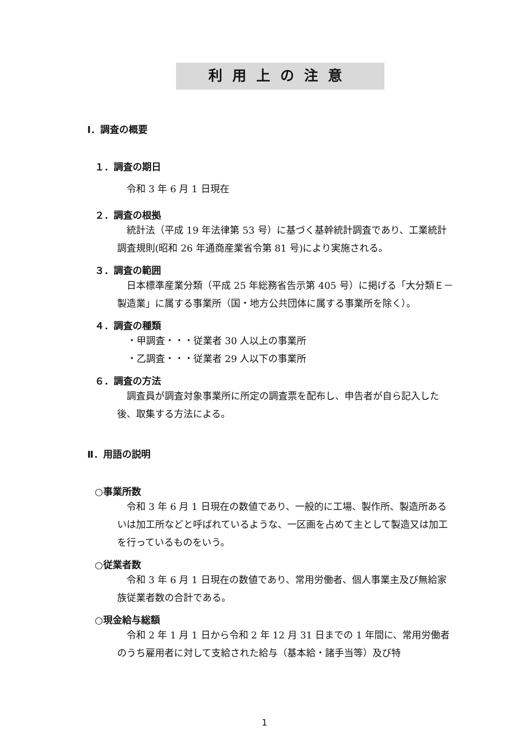利用上の注意
Ⅰ．調査の概要
１．調査の期日
令和 3 年 6 月 1 日現在
２．調査の根拠
統計法（平成 19 年法律第 53 号）に基づく基幹統計調査であり、工業統計調査規則(昭和 26 年通商産業省令第 81 号)により実施される。
３．調査の範囲
日本標準産業分類（平成 25 年総務省告示第 405 号）に掲げる「大分類Ｅ－製造業」に属する事業所（国・地方公共団体に属する事業所を除く）。
４．調査の種類
・甲調査・・・従業者 30 人以上の事業所
・乙調査・・・従業者 29 人以下の事業所
６．調査の方法
調査員が調査対象事業所に所定の調査票を配布し、申告者が自ら記入した後、取集する方法による。
Ⅱ．用語の説明
○事業所数
令和 3 年 6 月 1 日現在の数値であり、一般的に工場、製作所、製造所あるいは加工所などと呼ばれているような、一区画を占めて主として製造又は加工を行っているものをいう。
○従業者数
令和 3 年 6 月 1 日現在の数値であり、常用労働者、個人事業主及び無給家族従業者数の合計である。
○現金給与総額
令和 2 年 1 月 1 日から令和 2 年 12 月 31 日までの 1 年間に、常用労働者のうち雇用者に対して支給された給与（基本給・諸手当等）及び特
1